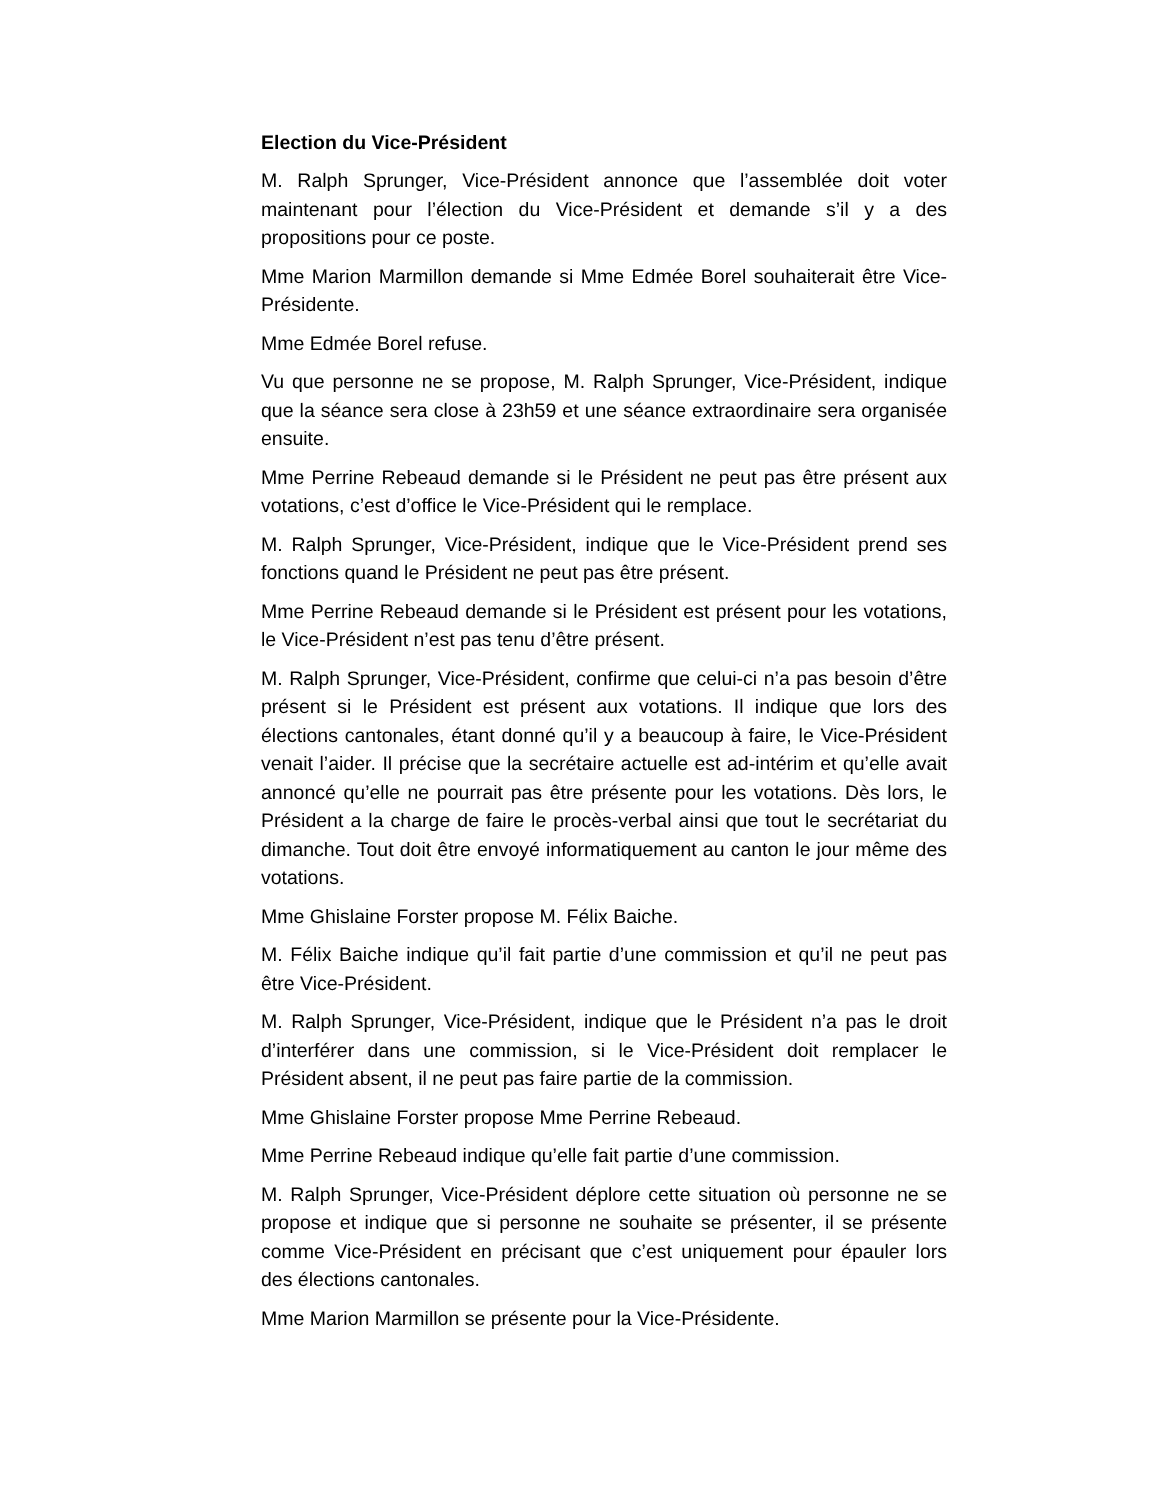Election du Vice-Président
M. Ralph Sprunger, Vice-Président annonce que l’assemblée doit voter maintenant pour l’élection du Vice-Président et demande s’il y a des propositions pour ce poste.
Mme Marion Marmillon demande si Mme Edmée Borel souhaiterait être Vice-Présidente.
Mme Edmée Borel refuse.
Vu que personne ne se propose, M. Ralph Sprunger, Vice-Président, indique que la séance sera close à 23h59 et une séance extraordinaire sera organisée ensuite.
Mme Perrine Rebeaud demande si le Président ne peut pas être présent aux votations, c’est d’office le Vice-Président qui le remplace.
M. Ralph Sprunger, Vice-Président, indique que le Vice-Président prend ses fonctions quand le Président ne peut pas être présent.
Mme Perrine Rebeaud demande si le Président est présent pour les votations, le Vice-Président n’est pas tenu d’être présent.
M. Ralph Sprunger, Vice-Président, confirme que celui-ci n’a pas besoin d’être présent si le Président est présent aux votations. Il indique que lors des élections cantonales, étant donné qu’il y a beaucoup à faire, le Vice-Président venait l’aider. Il précise que la secrétaire actuelle est ad-intérim et qu’elle avait annoncé qu’elle ne pourrait pas être présente pour les votations. Dès lors, le Président a la charge de faire le procès-verbal ainsi que tout le secrétariat du dimanche. Tout doit être envoyé informatiquement au canton le jour même des votations.
Mme Ghislaine Forster propose M. Félix Baiche.
M. Félix Baiche indique qu’il fait partie d’une commission et qu’il ne peut pas être Vice-Président.
M. Ralph Sprunger, Vice-Président, indique que le Président n’a pas le droit d’interférer dans une commission, si le Vice-Président doit remplacer le Président absent, il ne peut pas faire partie de la commission.
Mme Ghislaine Forster propose Mme Perrine Rebeaud.
Mme Perrine Rebeaud indique qu’elle fait partie d’une commission.
M. Ralph Sprunger, Vice-Président déplore cette situation où personne ne se propose et indique que si personne ne souhaite se présenter, il se présente comme Vice-Président en précisant que c’est uniquement pour épauler lors des élections cantonales.
Mme Marion Marmillon se présente pour la Vice-Présidente.